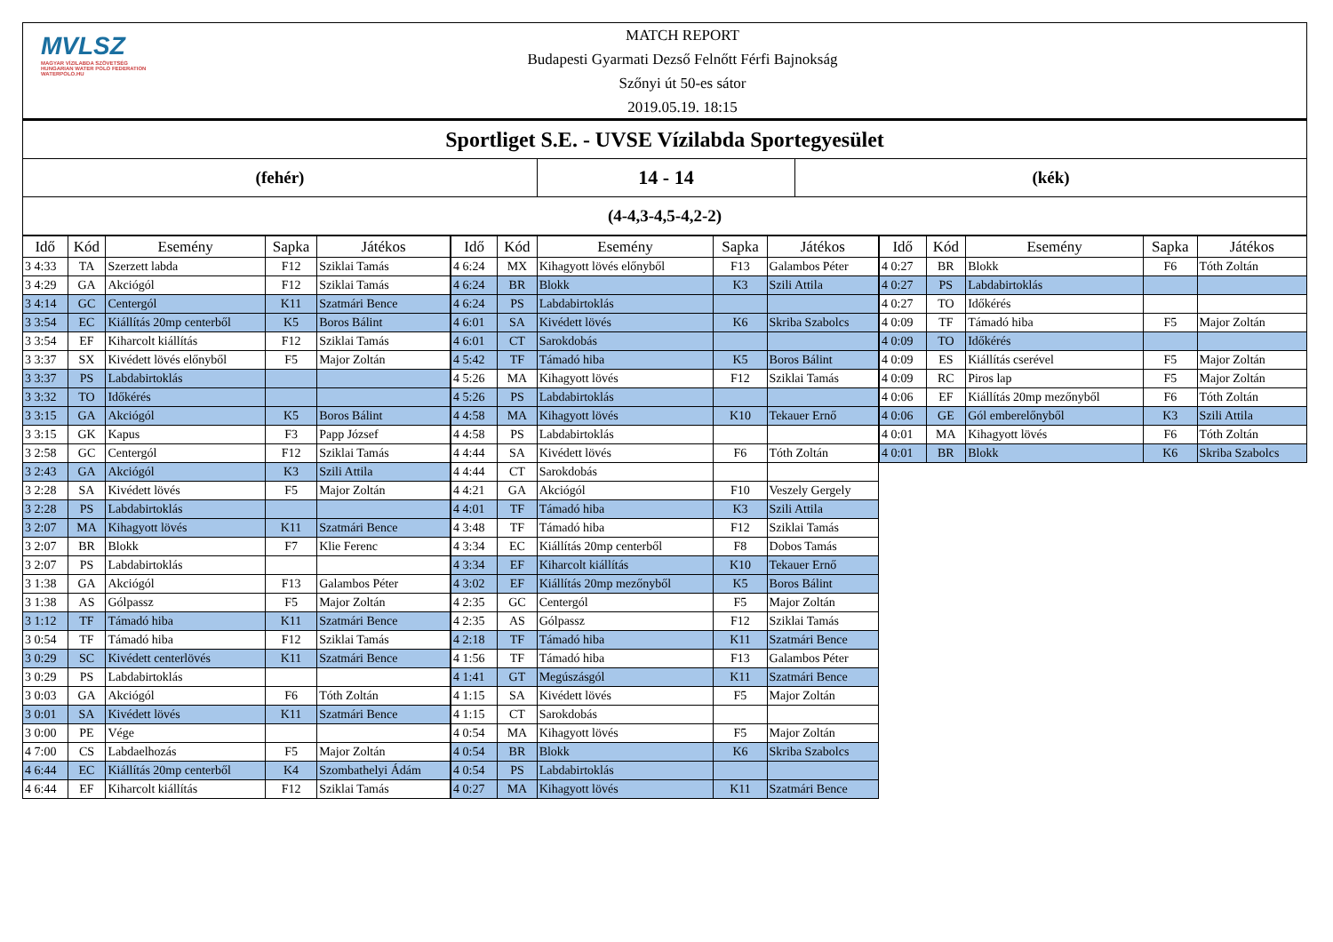MVLSZ
MAGYAR VÍZILABDA SZÖVETSÉG
HUNGARIAN WATER POLO FEDERATION
WATERPOLO.HU
MATCH REPORT
Budapesti Gyarmati Dezső Felnőtt Férfi Bajnokság
Szőnyi út 50-es sátor
2019.05.19. 18:15
Sportliget S.E. - UVSE Vízilabda Sportegyesület
(fehér)
14 - 14
(kék)
(4-4,3-4,5-4,2-2)
| Idő | Kód | Esemény | Sapka | Játékos |
| --- | --- | --- | --- | --- |
| 3 4:33 | TA | Szerzett labda | F12 | Sziklai Tamás |
| 3 4:29 | GA | Akciógól | F12 | Sziklai Tamás |
| 3 4:14 | GC | Centergól | K11 | Szatmári Bence |
| 3 3:54 | EC | Kiállítás 20mp centerből | K5 | Boros Bálint |
| 3 3:54 | EF | Kiharcolt kiállítás | F12 | Sziklai Tamás |
| 3 3:37 | SX | Kivédett lövés előnyből | F5 | Major Zoltán |
| 3 3:37 | PS | Labdabirtoklás | | |
| 3 3:32 | TO | Időkérés | | |
| 3 3:15 | GA | Akciógól | K5 | Boros Bálint |
| 3 3:15 | GK | Kapus | F3 | Papp József |
| 3 2:58 | GC | Centergól | F12 | Sziklai Tamás |
| 3 2:43 | GA | Akciógól | K3 | Szili Attila |
| 3 2:28 | SA | Kivédett lövés | F5 | Major Zoltán |
| 3 2:28 | PS | Labdabirtoklás | | |
| 3 2:07 | MA | Kihagyott lövés | K11 | Szatmári Bence |
| 3 2:07 | BR | Blokk | F7 | Klie Ferenc |
| 3 2:07 | PS | Labdabirtoklás | | |
| 3 1:38 | GA | Akciógól | F13 | Galambos Péter |
| 3 1:38 | AS | Gólpassz | F5 | Major Zoltán |
| 3 1:12 | TF | Támadó hiba | K11 | Szatmári Bence |
| 3 0:54 | TF | Támadó hiba | F12 | Sziklai Tamás |
| 3 0:29 | SC | Kivédett centerlövés | K11 | Szatmári Bence |
| 3 0:29 | PS | Labdabirtoklás | | |
| 3 0:03 | GA | Akciógól | F6 | Tóth Zoltán |
| 3 0:01 | SA | Kivédett lövés | K11 | Szatmári Bence |
| 3 0:00 | PE | Vége | | |
| 4 7:00 | CS | Labdaelhozás | F5 | Major Zoltán |
| 4 6:44 | EC | Kiállítás 20mp centerből | K4 | Szombathelyi Ádám |
| 4 6:44 | EF | Kiharcolt kiállítás | F12 | Sziklai Tamás |
| Idő | Kód | Esemény | Sapka | Játékos |
| --- | --- | --- | --- | --- |
| 4 6:24 | MX | Kihagyott lövés előnyből | F13 | Galambos Péter |
| 4 6:24 | BR | Blokk | K3 | Szili Attila |
| 4 6:24 | PS | Labdabirtoklás | | |
| 4 6:01 | SA | Kivédett lövés | K6 | Skriba Szabolcs |
| 4 6:01 | CT | Sarokdobás | | |
| 4 5:42 | TF | Támadó hiba | K5 | Boros Bálint |
| 4 5:26 | MA | Kihagyott lövés | F12 | Sziklai Tamás |
| 4 5:26 | PS | Labdabirtoklás | | |
| 4 4:58 | MA | Kihagyott lövés | K10 | Tekauer Ernő |
| 4 4:58 | PS | Labdabirtoklás | | |
| 4 4:44 | SA | Kivédett lövés | F6 | Tóth Zoltán |
| 4 4:44 | CT | Sarokdobás | | |
| 4 4:21 | GA | Akciógól | F10 | Veszely Gergely |
| 4 4:01 | TF | Támadó hiba | K3 | Szili Attila |
| 4 3:48 | TF | Támadó hiba | F12 | Sziklai Tamás |
| 4 3:34 | EC | Kiállítás 20mp centerből | F8 | Dobos Tamás |
| 4 3:34 | EF | Kiharcolt kiállítás | K10 | Tekauer Ernő |
| 4 3:02 | EF | Kiállítás 20mp mezőnyből | K5 | Boros Bálint |
| 4 2:35 | GC | Centergól | F5 | Major Zoltán |
| 4 2:35 | AS | Gólpassz | F12 | Sziklai Tamás |
| 4 2:18 | TF | Támadó hiba | K11 | Szatmári Bence |
| 4 1:56 | TF | Támadó hiba | F13 | Galambos Péter |
| 4 1:41 | GT | Megúszásgól | K11 | Szatmári Bence |
| 4 1:15 | SA | Kivédett lövés | F5 | Major Zoltán |
| 4 1:15 | CT | Sarokdobás | | |
| 4 0:54 | MA | Kihagyott lövés | F5 | Major Zoltán |
| 4 0:54 | BR | Blokk | K6 | Skriba Szabolcs |
| 4 0:54 | PS | Labdabirtoklás | | |
| 4 0:27 | MA | Kihagyott lövés | K11 | Szatmári Bence |
| Idő | Kód | Esemény | Sapka | Játékos |
| --- | --- | --- | --- | --- |
| 4 0:27 | BR | Blokk | F6 | Tóth Zoltán |
| 4 0:27 | PS | Labdabirtoklás | | |
| 4 0:27 | TO | Időkérés | | |
| 4 0:09 | TF | Támadó hiba | F5 | Major Zoltán |
| 4 0:09 | TO | Időkérés | | |
| 4 0:09 | ES | Kiállítás cserével | F5 | Major Zoltán |
| 4 0:09 | RC | Piros lap | F5 | Major Zoltán |
| 4 0:06 | EF | Kiállítás 20mp mezőnyből | F6 | Tóth Zoltán |
| 4 0:06 | GE | Gól emberelőnyből | K3 | Szili Attila |
| 4 0:01 | MA | Kihagyott lövés | F6 | Tóth Zoltán |
| 4 0:01 | BR | Blokk | K6 | Skriba Szabolcs |